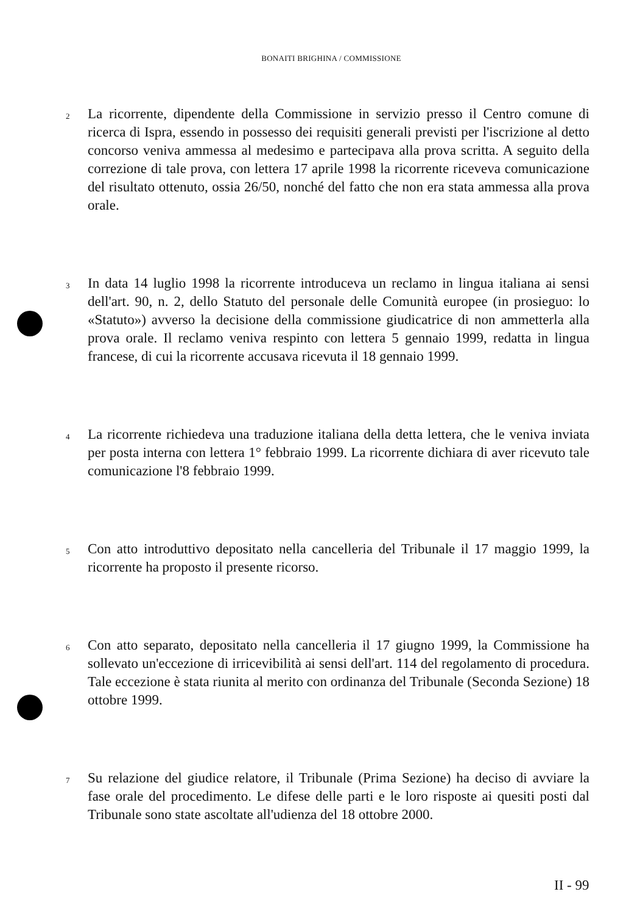BONAITI BRIGHINA / COMMISSIONE
2 La ricorrente, dipendente della Commissione in servizio presso il Centro comune di ricerca di Ispra, essendo in possesso dei requisiti generali previsti per l'iscrizione al detto concorso veniva ammessa al medesimo e partecipava alla prova scritta. A seguito della correzione di tale prova, con lettera 17 aprile 1998 la ricorrente riceveva comunicazione del risultato ottenuto, ossia 26/50, nonché del fatto che non era stata ammessa alla prova orale.
3 In data 14 luglio 1998 la ricorrente introduceva un reclamo in lingua italiana ai sensi dell'art. 90, n. 2, dello Statuto del personale delle Comunità europee (in prosieguo: lo «Statuto») avverso la decisione della commissione giudicatrice di non ammetterla alla prova orale. Il reclamo veniva respinto con lettera 5 gennaio 1999, redatta in lingua francese, di cui la ricorrente accusava ricevuta il 18 gennaio 1999.
4 La ricorrente richiedeva una traduzione italiana della detta lettera, che le veniva inviata per posta interna con lettera 1° febbraio 1999. La ricorrente dichiara di aver ricevuto tale comunicazione l'8 febbraio 1999.
5 Con atto introduttivo depositato nella cancelleria del Tribunale il 17 maggio 1999, la ricorrente ha proposto il presente ricorso.
6 Con atto separato, depositato nella cancelleria il 17 giugno 1999, la Commissione ha sollevato un'eccezione di irricevibilità ai sensi dell'art. 114 del regolamento di procedura. Tale eccezione è stata riunita al merito con ordinanza del Tribunale (Seconda Sezione) 18 ottobre 1999.
7 Su relazione del giudice relatore, il Tribunale (Prima Sezione) ha deciso di avviare la fase orale del procedimento. Le difese delle parti e le loro risposte ai quesiti posti dal Tribunale sono state ascoltate all'udienza del 18 ottobre 2000.
II - 99